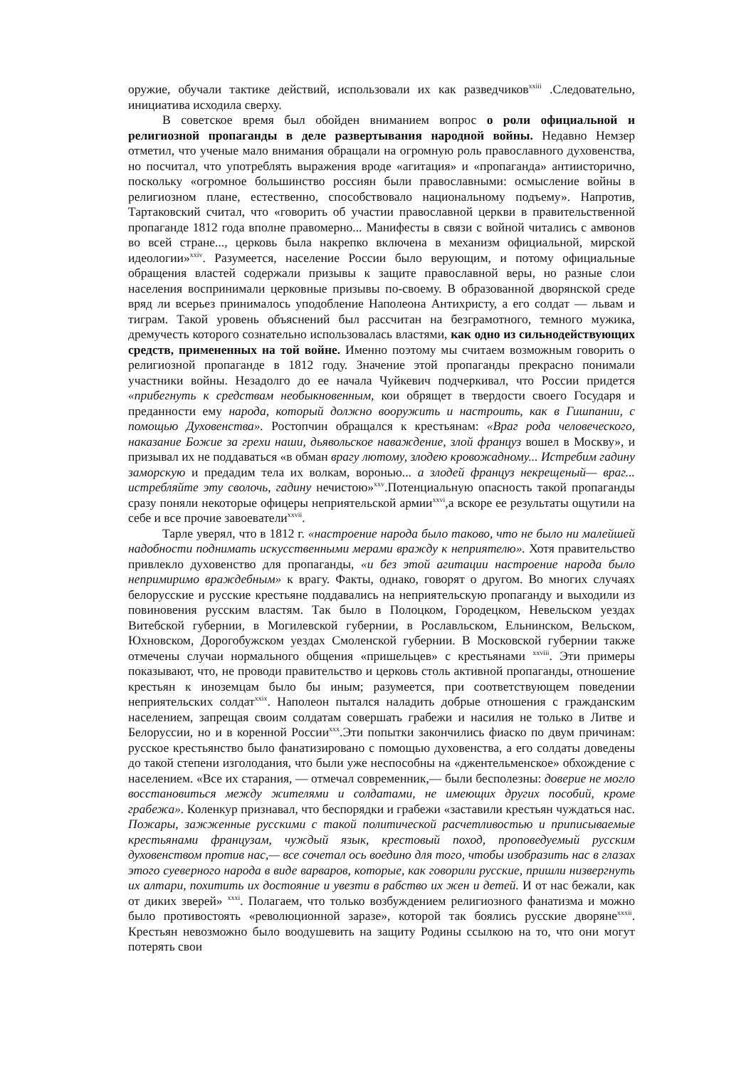оружие, обучали тактике действий, использовали их как разведчиков<sup>xxiii</sup> .Следовательно, инициатива исходила сверху.
В советское время был обойден вниманием вопрос о роли официальной и религиозной пропаганды в деле развертывания народной войны. Недавно Немзер отметил, что ученые мало внимания обращали на огромную роль православного духовенства, но посчитал, что употреблять выражения вроде «агитация» и «пропаганда» антиисторично, поскольку «огромное большинство россиян были православными: осмысление войны в религиозном плане, естественно, способствовало национальному подъему». Напротив, Тартаковский считал, что «говорить об участии православной церкви в правительственной пропаганде 1812 года вполне правомерно... Манифесты в связи с войной читались с амвонов во всей стране..., церковь была накрепко включена в механизм официальной, мирской идеологии»<sup>xxiv</sup>. Разумеется, население России было верующим, и потому официальные обращения властей содержали призывы к защите православной веры, но разные слои населения воспринимали церковные призывы по-своему. В образованной дворянской среде вряд ли всерьез принималось уподобление Наполеона Антихристу, а его солдат — львам и тиграм. Такой уровень объяснений был рассчитан на безграмотного, темного мужика, дремучесть которого сознательно использовалась властями, как одно из сильнодействующих средств, примененных на той войне. Именно поэтому мы считаем возможным говорить о религиозной пропаганде в 1812 году. Значение этой пропаганды прекрасно понимали участники войны. Незадолго до ее начала Чуйкевич подчеркивал, что России придется «прибегнуть к средствам необыкновенным, кои обрящет в твердости своего Государя и преданности ему народа, который должно вооружить и настроить, как в Гишпании, с помощью Духовенства». Ростопчин обращался к крестьянам: «Враг рода человеческого, наказание Божие за грехи наши, дьявольское наваждение, злой француз вошел в Москву», и призывал их не поддаваться «в обман врагу лютому, злодею кровожадному... Истребим гадину заморскую и предадим тела их волкам, воронью... а злодей француз некрещеный— враг... истребляйте эту сволочь, гадину нечистою»<sup>xxv</sup>.Потенциальную опасность такой пропаганды сразу поняли некоторые офицеры неприятельской армии<sup>xxvi</sup>,а вскоре ее результаты ощутили на себе и все прочие завоеватели<sup>xxvii</sup>.
Тарле уверял, что в 1812 г. «настроение народа было таково, что не было ни малейшей надобности поднимать искусственными мерами вражду к неприятелю». Хотя правительство привлекло духовенство для пропаганды, «и без этой агитации настроение народа было непримиримо враждебным» к врагу. Факты, однако, говорят о другом. Во многих случаях белорусские и русские крестьяне поддавались на неприятельскую пропаганду и выходили из повиновения русским властям. Так было в Полоцком, Городецком, Невельском уездах Витебской губернии, в Могилевской губернии, в Рославльском, Ельнинском, Вельском, Юхновском, Дорогобужском уездах Смоленской губернии. В Московской губернии также отмечены случаи нормального общения «пришельцев» с крестьянами <sup>xxviii</sup>. Эти примеры показывают, что, не проводи правительство и церковь столь активной пропаганды, отношение крестьян к иноземцам было бы иным; разумеется, при соответствующем поведении неприятельских солдат<sup>xxix</sup>. Наполеон пытался наладить добрые отношения с гражданским населением, запрещая своим солдатам совершать грабежи и насилия не только в Литве и Белоруссии, но и в коренной России<sup>xxx</sup>.Эти попытки закончились фиаско по двум причинам: русское крестьянство было фанатизировано с помощью духовенства, а его солдаты доведены до такой степени изголодания, что были уже неспособны на «джентельменское» обхождение с населением. «Все их старания, — отмечал современник,— были бесполезны: доверие не могло восстановиться между жителями и солдатами, не имеющих других пособий, кроме грабежа». Коленкур признавал, что беспорядки и грабежи «заставили крестьян чуждаться нас. Пожары, зажженные русскими с такой политической расчетливостью и приписываемые крестьянами французам, чуждый язык, крестовый поход, проповедуемый русским духовенством против нас,— все сочетал ось воедино для того, чтобы изобразить нас в глазах этого суеверного народа в виде варваров, которые, как говорили русские, пришли низвергнуть их алтари, похитить их достояние и увезти в рабство их жен и детей. И от нас бежали, как от диких зверей» <sup>xxxi</sup>. Полагаем, что только возбуждением религиозного фанатизма и можно было противостоять «революционной заразе», которой так боялись русские дворяне<sup>xxxii</sup>. Крестьян невозможно было воодушевить на защиту Родины ссылкою на то, что они могут потерять свои